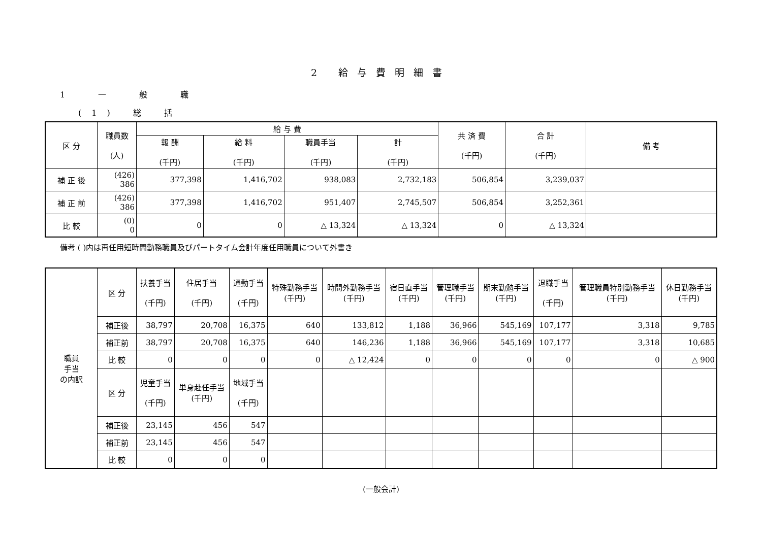2 給与費明細書
1 一 般 職
(1) 総 括
| 区 分 | 職員数 (人) | 給 与 費 | | | | 共 済 費 (千円) | 合 計 (千円) | 備 考 |
| --- | --- | --- | --- | --- | --- | --- | --- | --- |
| | | 報 酬 (千円) | 給 料 (千円) | 職員手当 (千円) | 計 (千円) | | | |
| 補 正 後 | (426) 386 | 377,398 | 1,416,702 | 938,083 | 2,732,183 | 506,854 | 3,239,037 | |
| 補 正 前 | (426) 386 | 377,398 | 1,416,702 | 951,407 | 2,745,507 | 506,854 | 3,252,361 | |
| 比 較 | (0) 0 | 0 | 0 | △ 13,324 | △ 13,324 | 0 | △ 13,324 | |
備考 ( )内は再任用短時間勤務職員及びパートタイム会計年度任用職員について外書き
| 職員 手当 の内訳 | 区 分 | 扶養手当 (千円) | 住居手当 (千円) | 通勤手当 (千円) | 特殊勤務手当 (千円) | 時間外勤務手当 (千円) | 宿日直手当 (千円) | 管理職手当 (千円) | 期末勤勉手当 (千円) | 退職手当 (千円) | 管理職員特別勤務手当 (千円) | 休日勤務手当 (千円) |
| --- | --- | --- | --- | --- | --- | --- | --- | --- | --- | --- | --- | --- |
| | 補正後 | 38,797 | 20,708 | 16,375 | 640 | 133,812 | 1,188 | 36,966 | 545,169 | 107,177 | 3,318 | 9,785 |
| | 補正前 | 38,797 | 20,708 | 16,375 | 640 | 146,236 | 1,188 | 36,966 | 545,169 | 107,177 | 3,318 | 10,685 |
| | 比 較 | 0 | 0 | 0 | 0 | △ 12,424 | 0 | 0 | 0 | 0 | 0 | △ 900 |
| | 区 分 | 児童手当 (千円) | 単身赴任手当 (千円) | 地域手当 (千円) | | | | | | | | |
| | 補正後 | 23,145 | 456 | 547 | | | | | | | | |
| | 補正前 | 23,145 | 456 | 547 | | | | | | | | |
| | 比 較 | 0 | 0 | 0 | | | | | | | | |
(一般会計)